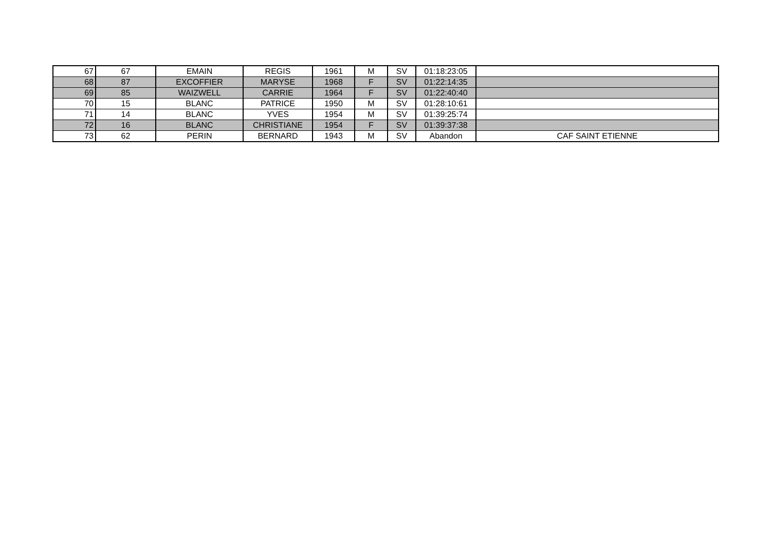| 67 | 67 | EMAIN | REGIS | 1961 | M | SV | 01:18:23:05 | |
| 68 | 87 | EXCOFFIER | MARYSE | 1968 | F | SV | 01:22:14:35 | |
| 69 | 85 | WAIZWELL | CARRIE | 1964 | F | SV | 01:22:40:40 | |
| 70 | 15 | BLANC | PATRICE | 1950 | M | SV | 01:28:10:61 | |
| 71 | 14 | BLANC | YVES | 1954 | M | SV | 01:39:25:74 | |
| 72 | 16 | BLANC | CHRISTIANE | 1954 | F | SV | 01:39:37:38 | |
| 73 | 62 | PERIN | BERNARD | 1943 | M | SV | Abandon | CAF SAINT ETIENNE |